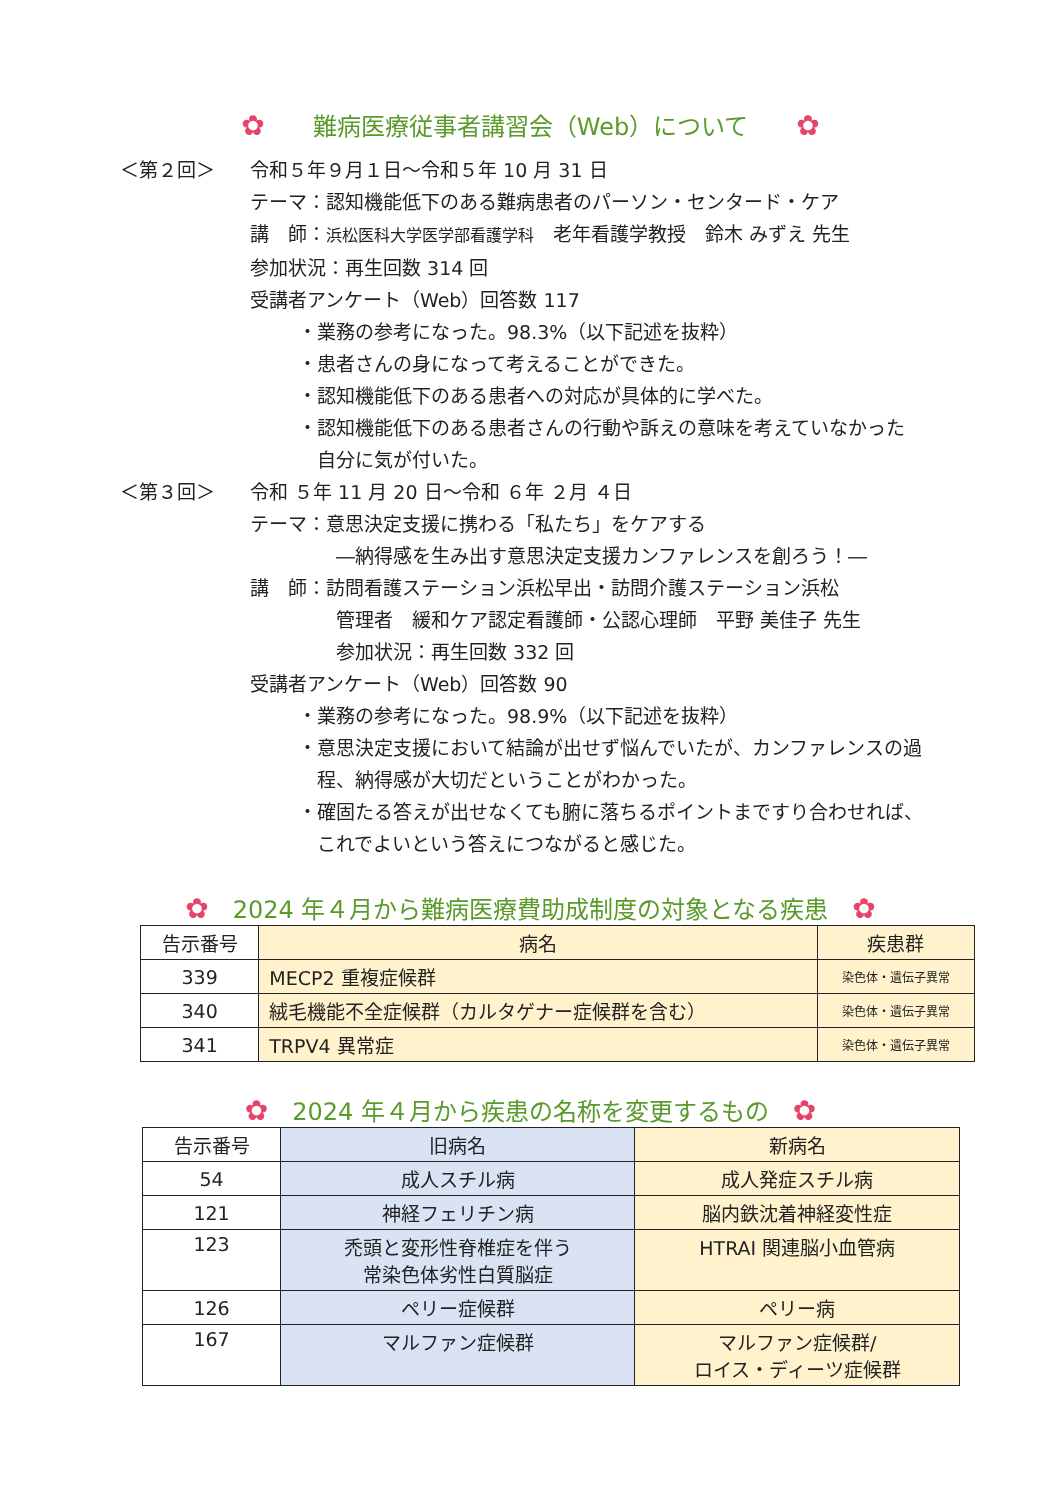✿　　難病医療従事者講習会（Web）について　　✿
＜第２回＞ 令和５年９月１日～令和５年 10 月 31 日
テーマ：認知機能低下のある難病患者のパーソン・センタード・ケア
講　師：浜松医科大学医学部看護学科　老年看護学教授　鈴木 みずえ 先生
参加状況：再生回数 314 回
受講者アンケート（Web）回答数 117
・業務の参考になった。98.3%（以下記述を抜粋）
・患者さんの身になって考えることができた。
・認知機能低下のある患者への対応が具体的に学べた。
・認知機能低下のある患者さんの行動や訴えの意味を考えていなかった
　自分に気が付いた。
＜第３回＞ 令和 ５年 11 月 20 日～令和 ６年 ２月 ４日
テーマ：意思決定支援に携わる「私たち」をケアする
―納得感を生み出す意思決定支援カンファレンスを創ろう！―
講　師：訪問看護ステーション浜松早出・訪問介護ステーション浜松
管理者　緩和ケア認定看護師・公認心理師　平野 美佳子 先生
参加状況：再生回数 332 回
受講者アンケート（Web）回答数 90
・業務の参考になった。98.9%（以下記述を抜粋）
・意思決定支援において結論が出せず悩んでいたが、カンファレンスの過
　程、納得感が大切だということがわかった。
・確固たる答えが出せなくても腑に落ちるポイントまですり合わせれば、
　これでよいという答えにつながると感じた。
✿　2024 年４月から難病医療費助成制度の対象となる疾患　✿
| 告示番号 | 病名 | 疾患群 |
| --- | --- | --- |
| 339 | MECP2 重複症候群 | 染色体・遺伝子異常 |
| 340 | 絨毛機能不全症候群（カルタゲナー症候群を含む） | 染色体・遺伝子異常 |
| 341 | TRPV4 異常症 | 染色体・遺伝子異常 |
✿　2024 年４月から疾患の名称を変更するもの　✿
| 告示番号 | 旧病名 | 新病名 |
| --- | --- | --- |
| 54 | 成人スチル病 | 成人発症スチル病 |
| 121 | 神経フェリチン病 | 脳内鉄沈着神経変性症 |
| 123 | 禿頭と変形性脊椎症を伴う 常染色体劣性白質脳症 | HTRAI 関連脳小血管病 |
| 126 | ペリー症候群 | ペリー病 |
| 167 | マルファン症候群 | マルファン症候群/ ロイス・ディーツ症候群 |